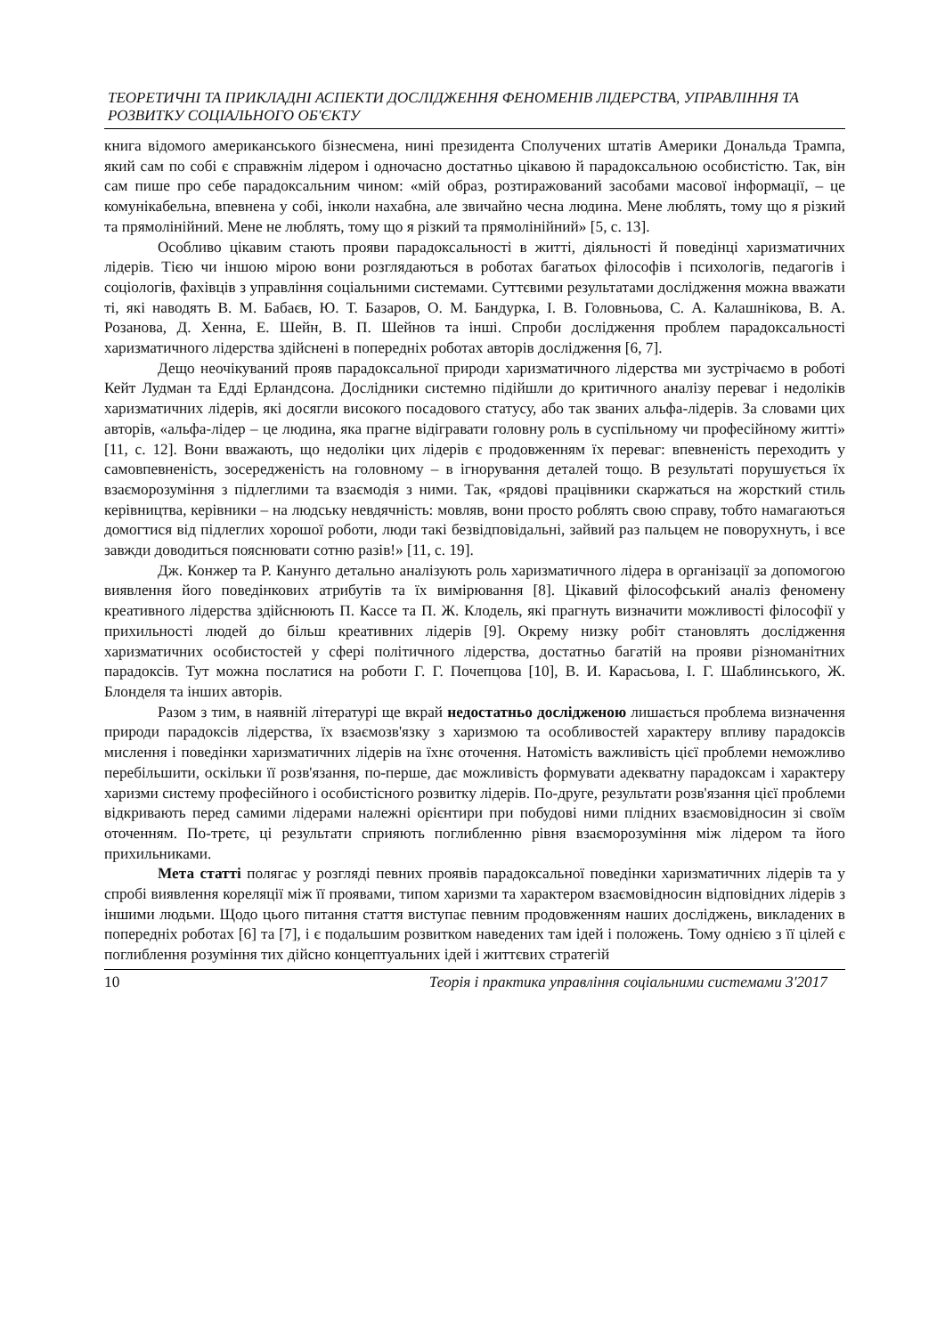ТЕОРЕТИЧНІ ТА ПРИКЛАДНІ АСПЕКТИ ДОСЛІДЖЕННЯ ФЕНОМЕНІВ ЛІДЕРСТВА, УПРАВЛІННЯ ТА РОЗВИТКУ СОЦІАЛЬНОГО ОБ'ЄКТУ
книга відомого американського бізнесмена, нині президента Сполучених штатів Америки Дональда Трампа, який сам по собі є справжнім лідером і одночасно достатньо цікавою й парадоксальною особистістю. Так, він сам пише про себе парадоксальним чином: «мій образ, розтиражований засобами масової інформації, – це комунікабельна, впевнена у собі, інколи нахабна, але звичайно чесна людина. Мене люблять, тому що я різкий та прямолінійний. Мене не люблять, тому що я різкий та прямолінійний» [5, с. 13].
Особливо цікавим стають прояви парадоксальності в житті, діяльності й поведінці харизматичних лідерів. Тією чи іншою мірою вони розглядаються в роботах багатьох філософів і психологів, педагогів і соціологів, фахівців з управління соціальними системами. Суттєвими результатами дослідження можна вважати ті, які наводять В. М. Бабаєв, Ю. Т. Базаров, О. М. Бандурка, І. В. Головньова, С. А. Калашнікова, В. А. Розанова, Д. Хенна, Е. Шейн, В. П. Шейнов та інші. Спроби дослідження проблем парадоксальності харизматичного лідерства здійснені в попередніх роботах авторів дослідження [6, 7].
Дещо неочікуваний прояв парадоксальної природи харизматичного лідерства ми зустрічаємо в роботі Кейт Лудман та Едді Ерландсона. Дослідники системно підійшли до критичного аналізу переваг і недоліків харизматичних лідерів, які досягли високого посадового статусу, або так званих альфа-лідерів. За словами цих авторів, «альфа-лідер – це людина, яка прагне відігравати головну роль в суспільному чи професійному житті» [11, с. 12]. Вони вважають, що недоліки цих лідерів є продовженням їх переваг: впевненість переходить у самовпевненість, зосередженість на головному – в ігнорування деталей тощо. В результаті порушується їх взаєморозуміння з підлеглими та взаємодія з ними. Так, «рядові працівники скаржаться на жорсткий стиль керівництва, керівники – на людську невдячність: мовляв, вони просто роблять свою справу, тобто намагаються домогтися від підлеглих хорошої роботи, люди такі безвідповідальні, зайвий раз пальцем не поворухнуть, і все завжди доводиться пояснювати сотню разів!» [11, с. 19].
Дж. Конжер та Р. Канунго детально аналізують роль харизматичного лідера в організації за допомогою виявлення його поведінкових атрибутів та їх вимірювання [8]. Цікавий філософський аналіз феномену креативного лідерства здійснюють П. Кассе та П. Ж. Клодель, які прагнуть визначити можливості філософії у прихильності людей до більш креативних лідерів [9]. Окрему низку робіт становлять дослідження харизматичних особистостей у сфері політичного лідерства, достатньо багатій на прояви різноманітних парадоксів. Тут можна послатися на роботи Г. Г. Почепцова [10], В. И. Карасьова, І. Г. Шаблинського, Ж. Блонделя та інших авторів.
Разом з тим, в наявній літературі ще вкрай недостатньо дослідженою лишається проблема визначення природи парадоксів лідерства, їх взаємозв'язку з харизмою та особливостей характеру впливу парадоксів мислення і поведінки харизматичних лідерів на їхнє оточення. Натомість важливість цієї проблеми неможливо перебільшити, оскільки її розв'язання, по-перше, дає можливість формувати адекватну парадоксам і характеру харизми систему професійного і особистісного розвитку лідерів. По-друге, результати розв'язання цієї проблеми відкривають перед самими лідерами належні орієнтири при побудові ними плідних взаємовідносин зі своїм оточенням. По-третє, ці результати сприяють поглибленню рівня взаєморозуміння між лідером та його прихильниками.
Мета статті полягає у розгляді певних проявів парадоксальної поведінки харизматичних лідерів та у спробі виявлення кореляції між її проявами, типом харизми та характером взаємовідносин відповідних лідерів з іншими людьми. Щодо цього питання стаття виступає певним продовженням наших досліджень, викладених в попередніх роботах [6] та [7], і є подальшим розвитком наведених там ідей і положень. Тому однією з її цілей є поглиблення розуміння тих дійсно концептуальних ідей і життєвих стратегій
10 Теорія і практика управління соціальними системами 3'2017